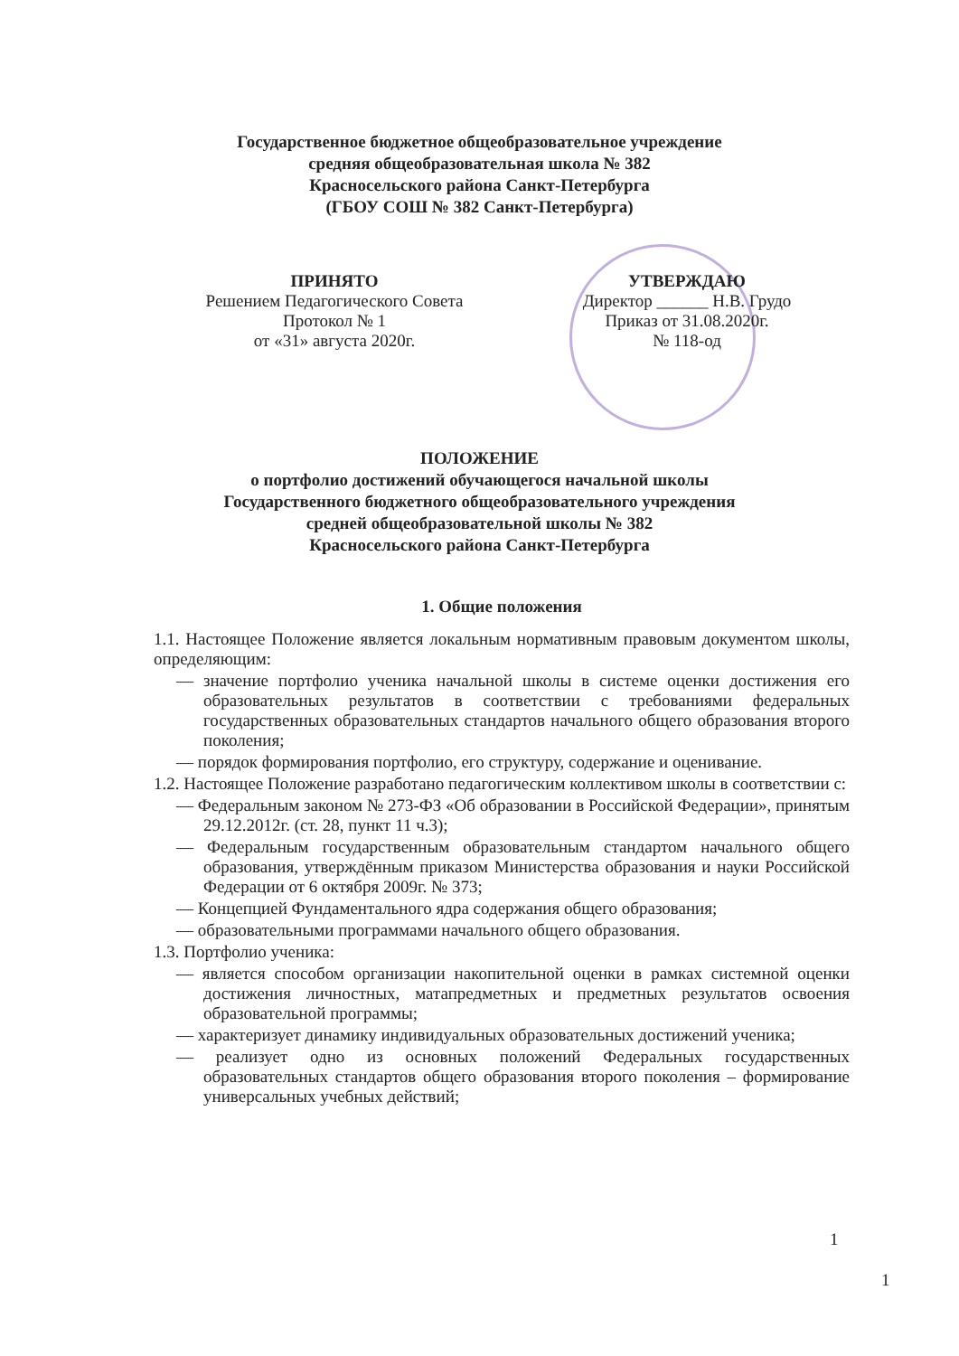Государственное бюджетное общеобразовательное учреждение
средняя общеобразовательная школа № 382
Красносельского района Санкт-Петербурга
(ГБОУ СОШ № 382 Санкт-Петербурга)
ПРИНЯТО
Решением Педагогического Совета
Протокол № 1
от «31» августа 2020г.
УТВЕРЖДАЮ
Директор ______ Н.В. Грудо
Приказ от 31.08.2020г.
№ 118-од
ПОЛОЖЕНИЕ
о портфолио достижений обучающегося начальной школы
Государственного бюджетного общеобразовательного учреждения
средней общеобразовательной школы № 382
Красносельского района Санкт-Петербурга
1. Общие положения
1.1. Настоящее Положение является локальным нормативным правовым документом школы, определяющим:
— значение портфолио ученика начальной школы в системе оценки достижения его образовательных результатов в соответствии с требованиями федеральных государственных образовательных стандартов начального общего образования второго поколения;
— порядок формирования портфолио, его структуру, содержание и оценивание.
1.2. Настоящее Положение разработано педагогическим коллективом школы в соответствии с:
— Федеральным законом № 273-ФЗ «Об образовании в Российской Федерации», принятым 29.12.2012г. (ст. 28, пункт 11 ч.3);
— Федеральным государственным образовательным стандартом начального общего образования, утверждённым приказом Министерства образования и науки Российской Федерации от 6 октября 2009г. № 373;
— Концепцией Фундаментального ядра содержания общего образования;
— образовательными программами начального общего образования.
1.3. Портфолио ученика:
— является способом организации накопительной оценки в рамках системной оценки достижения личностных, матапредметных и предметных результатов освоения образовательной программы;
— характеризует динамику индивидуальных образовательных достижений ученика;
— реализует одно из основных положений Федеральных государственных образовательных стандартов общего образования второго поколения – формирование универсальных учебных действий;
1
1